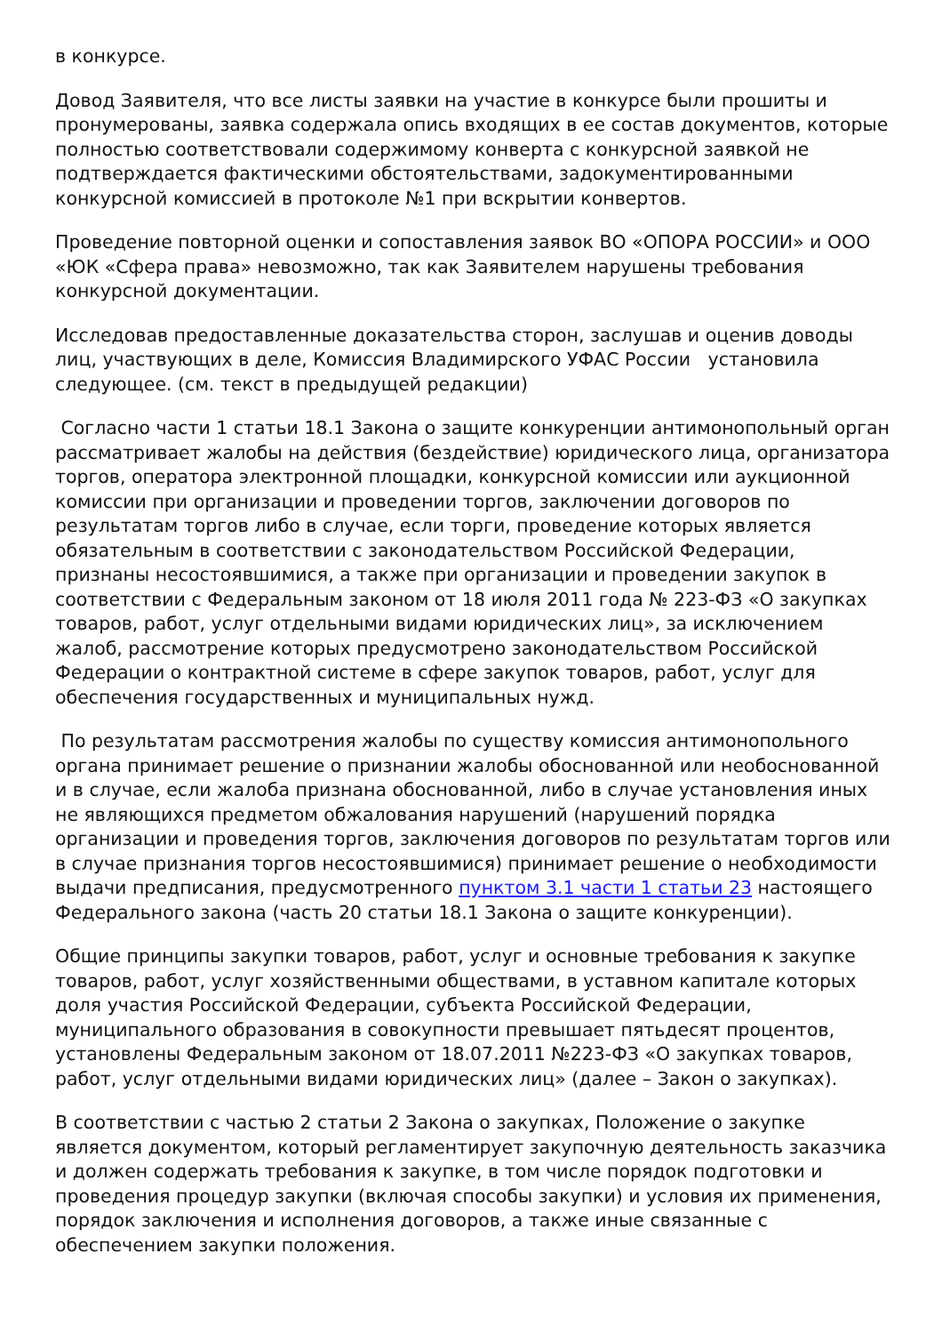в конкурсе.
Довод Заявителя, что все листы заявки на участие в конкурсе были прошиты и пронумерованы, заявка содержала опись входящих в ее состав документов, которые полностью соответствовали содержимому конверта с конкурсной заявкой не подтверждается фактическими обстоятельствами, задокументированными конкурсной комиссией в протоколе №1 при вскрытии конвертов.
Проведение повторной оценки и сопоставления заявок ВО «ОПОРА РОССИИ» и ООО «ЮК «Сфера права» невозможно, так как Заявителем нарушены требования конкурсной документации.
Исследовав предоставленные доказательства сторон, заслушав и оценив доводы лиц, участвующих в деле, Комиссия Владимирского УФАС России установила следующее. (см. текст в предыдущей редакции)
Согласно части 1 статьи 18.1 Закона о защите конкуренции антимонопольный орган рассматривает жалобы на действия (бездействие) юридического лица, организатора торгов, оператора электронной площадки, конкурсной комиссии или аукционной комиссии при организации и проведении торгов, заключении договоров по результатам торгов либо в случае, если торги, проведение которых является обязательным в соответствии с законодательством Российской Федерации, признаны несостоявшимися, а также при организации и проведении закупок в соответствии с Федеральным законом от 18 июля 2011 года № 223-ФЗ «О закупках товаров, работ, услуг отдельными видами юридических лиц», за исключением жалоб, рассмотрение которых предусмотрено законодательством Российской Федерации о контрактной системе в сфере закупок товаров, работ, услуг для обеспечения государственных и муниципальных нужд.
По результатам рассмотрения жалобы по существу комиссия антимонопольного органа принимает решение о признании жалобы обоснованной или необоснованной и в случае, если жалоба признана обоснованной, либо в случае установления иных не являющихся предметом обжалования нарушений (нарушений порядка организации и проведения торгов, заключения договоров по результатам торгов или в случае признания торгов несостоявшимися) принимает решение о необходимости выдачи предписания, предусмотренного пунктом 3.1 части 1 статьи 23 настоящего Федерального закона (часть 20 статьи 18.1 Закона о защите конкуренции).
Общие принципы закупки товаров, работ, услуг и основные требования к закупке товаров, работ, услуг хозяйственными обществами, в уставном капитале которых доля участия Российской Федерации, субъекта Российской Федерации, муниципального образования в совокупности превышает пятьдесят процентов, установлены Федеральным законом от 18.07.2011 №223-ФЗ «О закупках товаров, работ, услуг отдельными видами юридических лиц» (далее – Закон о закупках).
В соответствии с частью 2 статьи 2 Закона о закупках, Положение о закупке является документом, который регламентирует закупочную деятельность заказчика и должен содержать требования к закупке, в том числе порядок подготовки и проведения процедур закупки (включая способы закупки) и условия их применения, порядок заключения и исполнения договоров, а также иные связанные с обеспечением закупки положения.